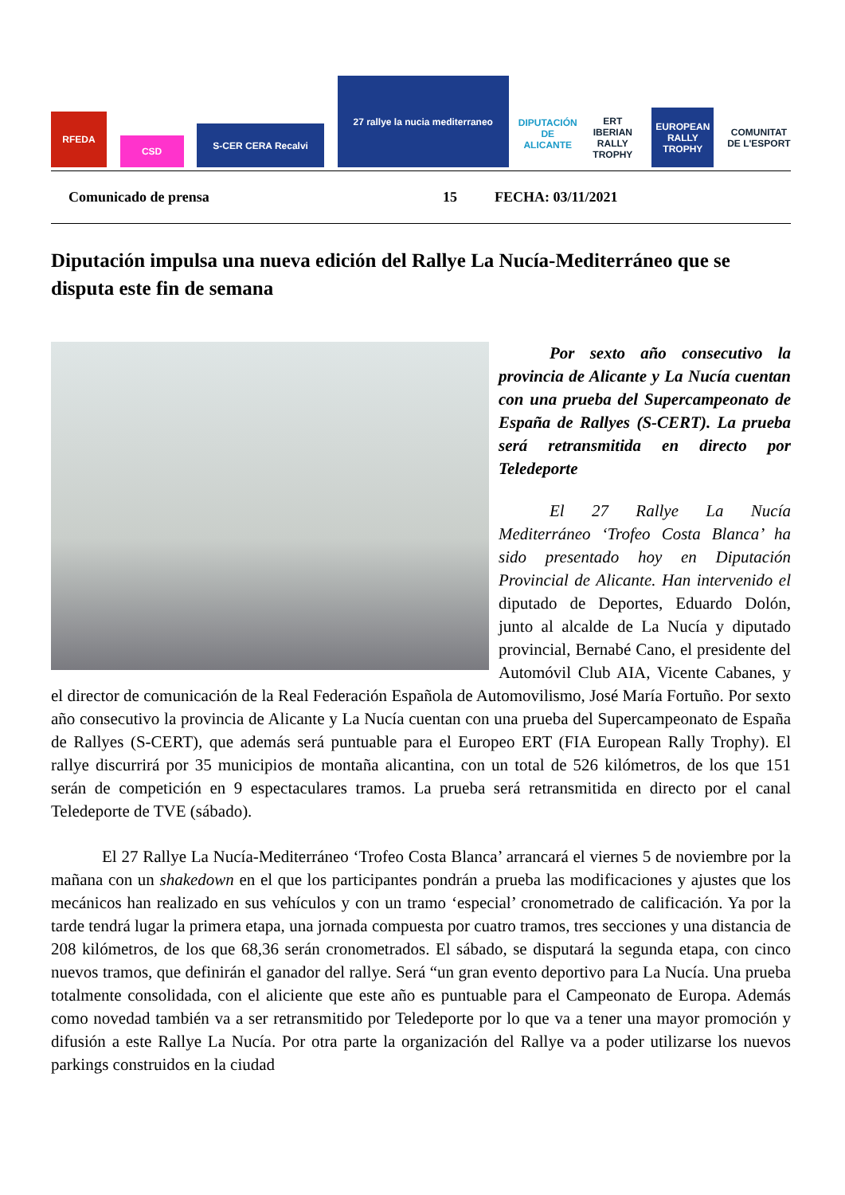RFEDA
CSD
S-CER CERA Recalvi
27 rallye la nucia mediterraneo
DIPUTACIÓN DE ALICANTE
ERT IBERIAN RALLY TROPHY
EUROPEAN RALLY TROPHY
COMUNITAT DE L'ESPORT
Comunicado de prensa 15 FECHA: 03/11/2021
Diputación impulsa una nueva edición del Rallye La Nucía-Mediterráneo que se disputa este fin de semana
Por sexto año consecutivo la provincia de Alicante y La Nucía cuentan con una prueba del Supercampeonato de España de Rallyes (S-CERT). La prueba será retransmitida en directo por Teledeporte
El 27 Rallye La Nucía Mediterráneo ‘Trofeo Costa Blanca’ ha sido presentado hoy en Diputación Provincial de Alicante. Han intervenido el diputado de Deportes, Eduardo Dolón, junto al alcalde de La Nucía y diputado provincial, Bernabé Cano, el presidente del Automóvil Club AIA, Vicente Cabanes, y el director de comunicación de la Real Federación Española de Automovilismo, José María Fortuño. Por sexto año consecutivo la provincia de Alicante y La Nucía cuentan con una prueba del Supercampeonato de España de Rallyes (S-CERT), que además será puntuable para el Europeo ERT (FIA European Rally Trophy). El rallye discurrirá por 35 municipios de montaña alicantina, con un total de 526 kilómetros, de los que 151 serán de competición en 9 espectaculares tramos. La prueba será retransmitida en directo por el canal Teledeporte de TVE (sábado).
El 27 Rallye La Nucía-Mediterráneo ‘Trofeo Costa Blanca’ arrancará el viernes 5 de noviembre por la mañana con un shakedown en el que los participantes pondrán a prueba las modificaciones y ajustes que los mecánicos han realizado en sus vehículos y con un tramo ‘especial’ cronometrado de calificación. Ya por la tarde tendrá lugar la primera etapa, una jornada compuesta por cuatro tramos, tres secciones y una distancia de 208 kilómetros, de los que 68,36 serán cronometrados. El sábado, se disputará la segunda etapa, con cinco nuevos tramos, que definirán el ganador del rallye. Será “un gran evento deportivo para La Nucía. Una prueba totalmente consolidada, con el aliciente que este año es puntuable para el Campeonato de Europa. Además como novedad también va a ser retransmitido por Teledeporte por lo que va a tener una mayor promoción y difusión a este Rallye La Nucía. Por otra parte la organización del Rallye va a poder utilizarse los nuevos parkings construidos en la ciudad